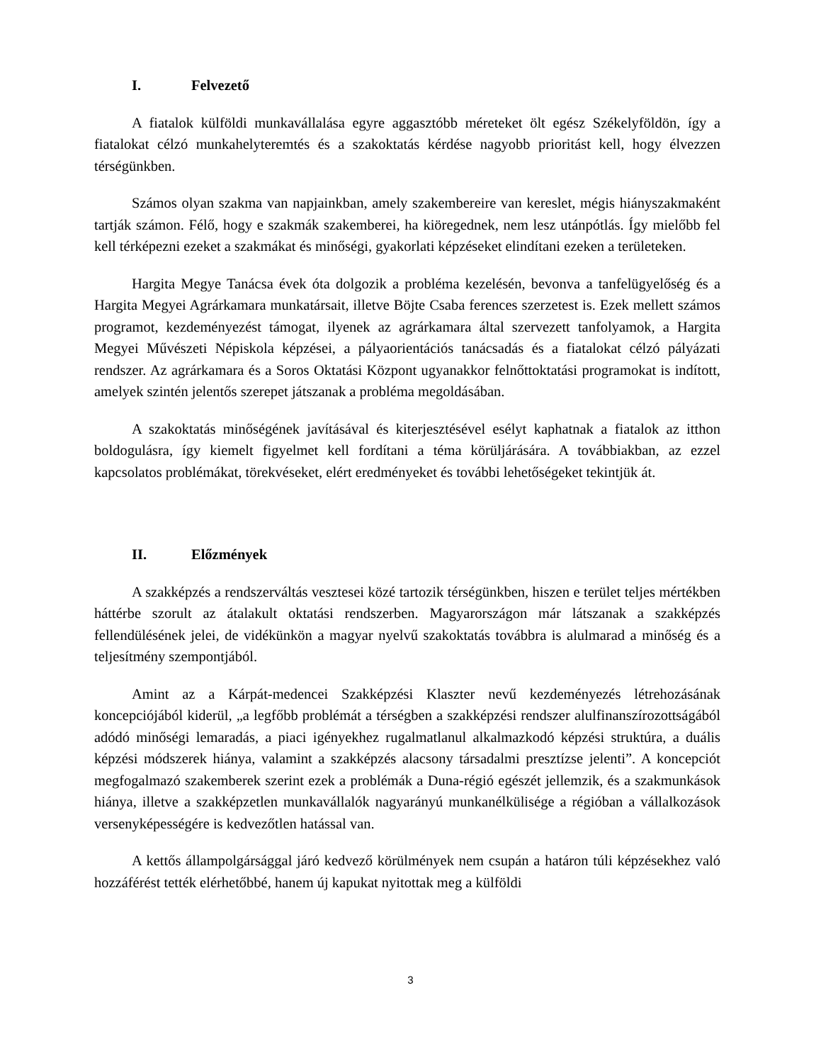I. Felvezető
A fiatalok külföldi munkavállalása egyre aggasztóbb méreteket ölt egész Székelyföldön, így a fiatalokat célzó munkahelyteremtés és a szakoktatás kérdése nagyobb prioritást kell, hogy élvezzen térségünkben.
Számos olyan szakma van napjainkban, amely szakembereire van kereslet, mégis hiányszakmaként tartják számon. Félő, hogy e szakmák szakemberei, ha kiöregednek, nem lesz utánpótlás. Így mielőbb fel kell térképezni ezeket a szakmákat és minőségi, gyakorlati képzéseket elindítani ezeken a területeken.
Hargita Megye Tanácsa évek óta dolgozik a probléma kezelésén, bevonva a tanfelügyelőség és a Hargita Megyei Agrárkamara munkatársait, illetve Böjte Csaba ferences szerzetest is. Ezek mellett számos programot, kezdeményezést támogat, ilyenek az agrárkamara által szervezett tanfolyamok, a Hargita Megyei Művészeti Népiskola képzései, a pályaorientációs tanácsadás és a fiatalokat célzó pályázati rendszer. Az agrárkamara és a Soros Oktatási Központ ugyanakkor felnőttoktatási programokat is indított, amelyek szintén jelentős szerepet játszanak a probléma megoldásában.
A szakoktatás minőségének javításával és kiterjesztésével esélyt kaphatnak a fiatalok az itthon boldogulásra, így kiemelt figyelmet kell fordítani a téma körüljárására. A továbbiakban, az ezzel kapcsolatos problémákat, törekvéseket, elért eredményeket és további lehetőségeket tekintjük át.
II. Előzmények
A szakképzés a rendszerváltás vesztesei közé tartozik térségünkben, hiszen e terület teljes mértékben háttérbe szorult az átalakult oktatási rendszerben. Magyarországon már látszanak a szakképzés fellendülésének jelei, de vidékünkön a magyar nyelvű szakoktatás továbbra is alulmarad a minőség és a teljesítmény szempontjából.
Amint az a Kárpát-medencei Szakképzési Klaszter nevű kezdeményezés létrehozásának koncepciójából kiderül, „a legfőbb problémát a térségben a szakképzési rendszer alulfinanszírozottságából adódó minőségi lemaradás, a piaci igényekhez rugalmatlanul alkalmazkodó képzési struktúra, a duális képzési módszerek hiánya, valamint a szakképzés alacsony társadalmi presztízse jelenti”. A koncepciót megfogalmazó szakemberek szerint ezek a problémák a Duna-régió egészét jellemzik, és a szakmunkások hiánya, illetve a szakképzetlen munkavállalók nagyarányú munkanélkülisége a régióban a vállalkozások versenyképességére is kedvezőtlen hatással van.
A kettős állampolgársággal járó kedvező körülmények nem csupán a határon túli képzésekhez való hozzáférést tették elérhetőbbé, hanem új kapukat nyitottak meg a külföldi
3